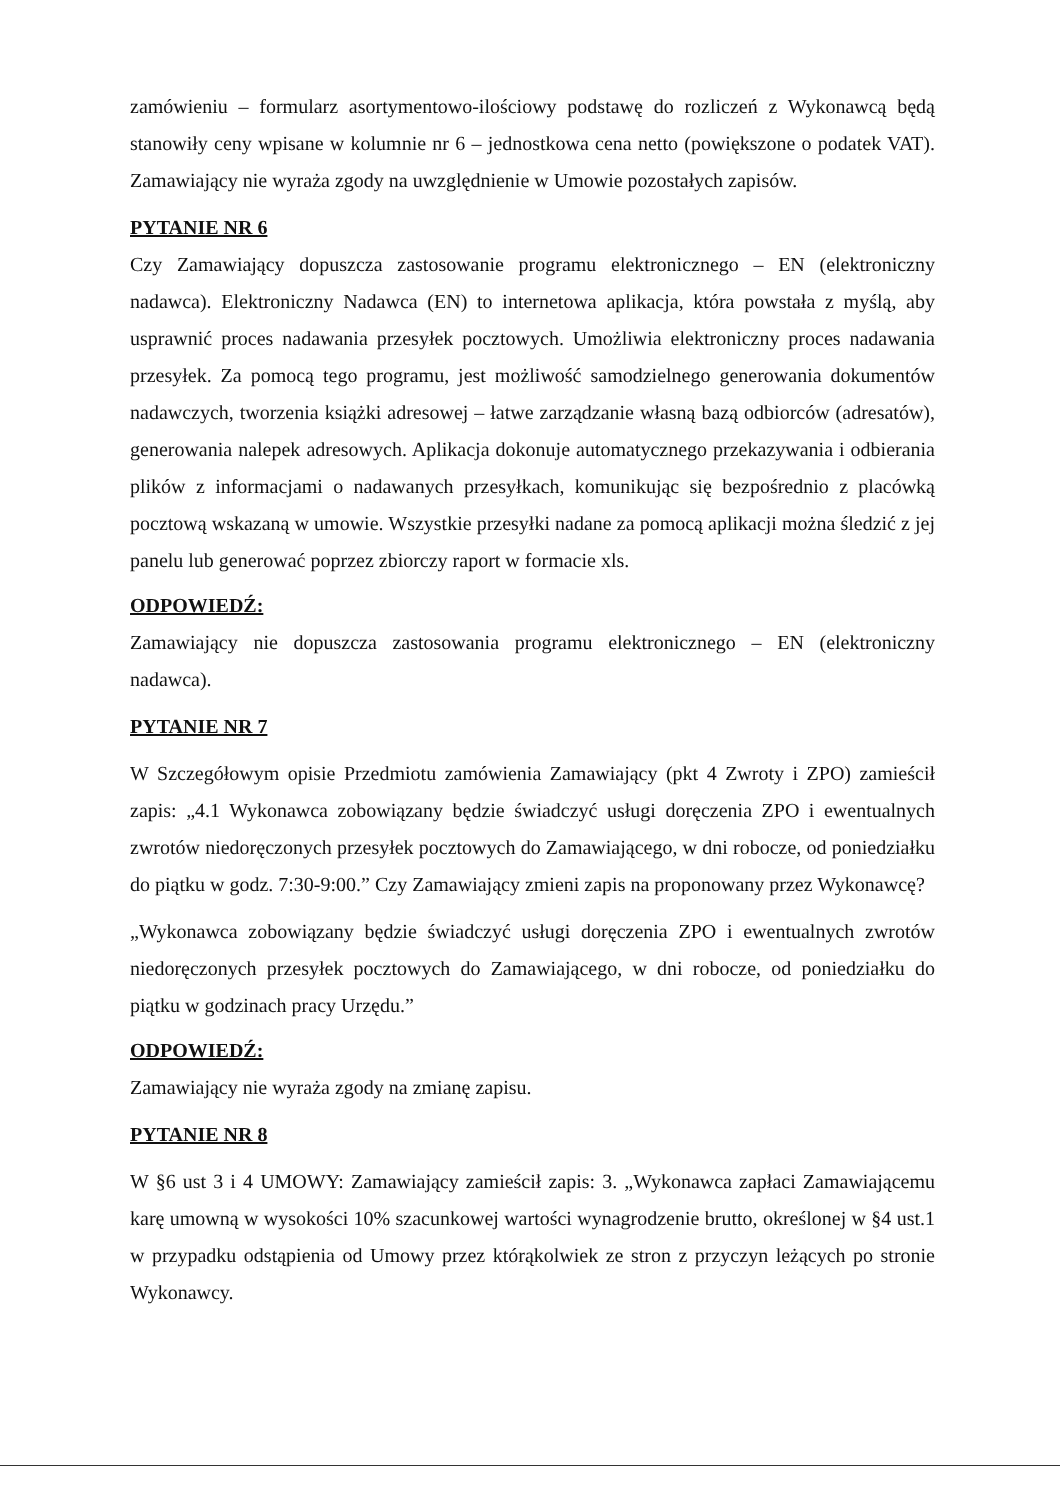zamówieniu – formularz asortymentowo-ilościowy podstawę do rozliczeń z Wykonawcą będą stanowiły ceny wpisane w kolumnie nr 6 – jednostkowa cena netto (powiększone o podatek VAT). Zamawiający nie wyraża zgody na uwzględnienie w Umowie pozostałych zapisów.
PYTANIE NR 6
Czy Zamawiający dopuszcza zastosowanie programu elektronicznego – EN (elektroniczny nadawca). Elektroniczny Nadawca (EN) to internetowa aplikacja, która powstała z myślą, aby usprawnić proces nadawania przesyłek pocztowych. Umożliwia elektroniczny proces nadawania przesyłek. Za pomocą tego programu, jest możliwość samodzielnego generowania dokumentów nadawczych, tworzenia książki adresowej – łatwe zarządzanie własną bazą odbiorców (adresatów), generowania nalepek adresowych. Aplikacja dokonuje automatycznego przekazywania i odbierania plików z informacjami o nadawanych przesyłkach, komunikując się bezpośrednio z placówką pocztową wskazaną w umowie. Wszystkie przesyłki nadane za pomocą aplikacji można śledzić z jej panelu lub generować poprzez zbiorczy raport w formacie xls.
ODPOWIEDŹ:
Zamawiający nie dopuszcza zastosowania programu elektronicznego – EN (elektroniczny nadawca).
PYTANIE NR 7
W Szczegółowym opisie Przedmiotu zamówienia Zamawiający (pkt 4 Zwroty i ZPO) zamieścił zapis: „4.1 Wykonawca zobowiązany będzie świadczyć usługi doręczenia ZPO i ewentualnych zwrotów niedoręczonych przesyłek pocztowych do Zamawiającego, w dni robocze, od poniedziałku do piątku w godz. 7:30-9:00.” Czy Zamawiający zmieni zapis na proponowany przez Wykonawcę?
„Wykonawca zobowiązany będzie świadczyć usługi doręczenia ZPO i ewentualnych zwrotów niedoręczonych przesyłek pocztowych do Zamawiającego, w dni robocze, od poniedziałku do piątku w godzinach pracy Urzędu.”
ODPOWIEDŹ:
Zamawiający nie wyraża zgody na zmianę zapisu.
PYTANIE NR 8
W §6 ust 3 i 4 UMOWY: Zamawiający zamieścił zapis: 3. „Wykonawca zapłaci Zamawiającemu karę umowną w wysokości 10% szacunkowej wartości wynagrodzenie brutto, określonej w §4 ust.1 w przypadku odstąpienia od Umowy przez którąkolwiek ze stron z przyczyn leżących po stronie Wykonawcy.